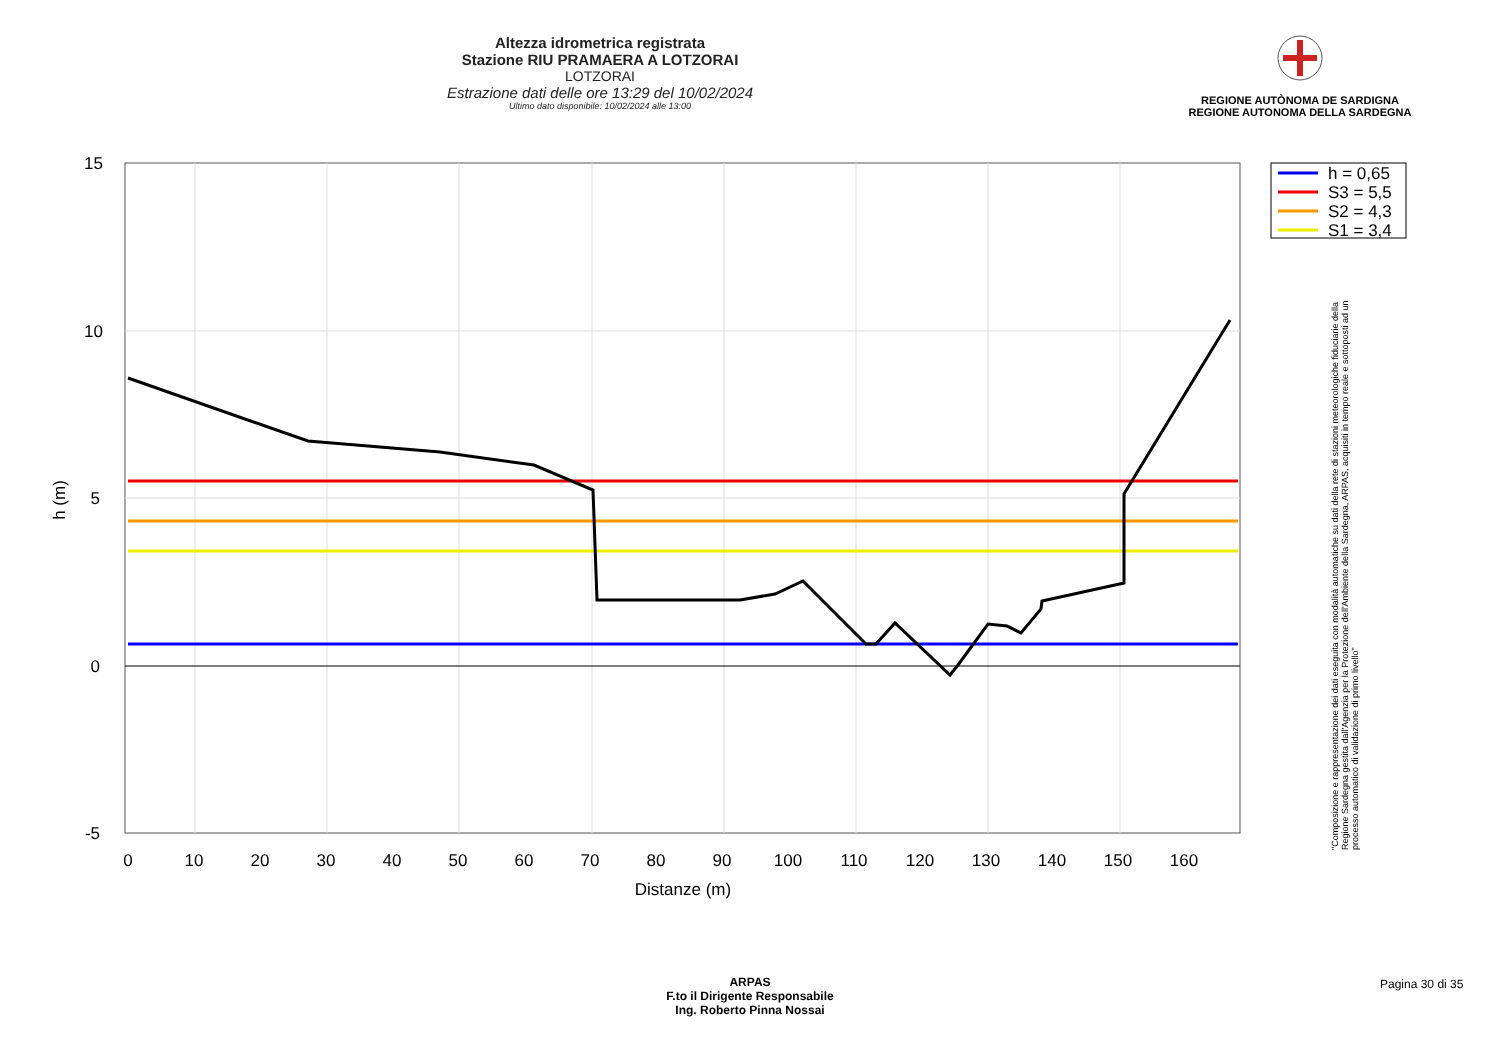Altezza idrometrica registrata
Stazione RIU PRAMAERA A LOTZORAI
LOTZORAI
Estrazione dati delle ore 13:29 del 10/02/2024
Ultimo dato disponibile: 10/02/2024 alle 13:00
REGIONE AUTÒNOMA DE SARDIGNA
REGIONE AUTONOMA DELLA SARDEGNA
15
10
5
0
-5
0
10
20
30
40
50
60
70
80
90
100
110
120
130
140
150
160
Distanze (m)
h (m)
h = 0,65
S3 = 5,5
S2 = 4,3
S1 = 3,4
"Composizione e rappresentazione dei dati eseguita con modalità automatiche su dati della rete di stazioni meteorologiche fiduciarie della Regione Sardegna gestita dall'Agenzia per la Protezione dell'Ambiente della Sardegna, ARPAS, acquisiti in tempo reale e sottoposti ad un processo automatico di validazione di primo livello"
ARPAS
F.to il Dirigente Responsabile
Ing. Roberto Pinna Nossai
Pagina 30 di 35